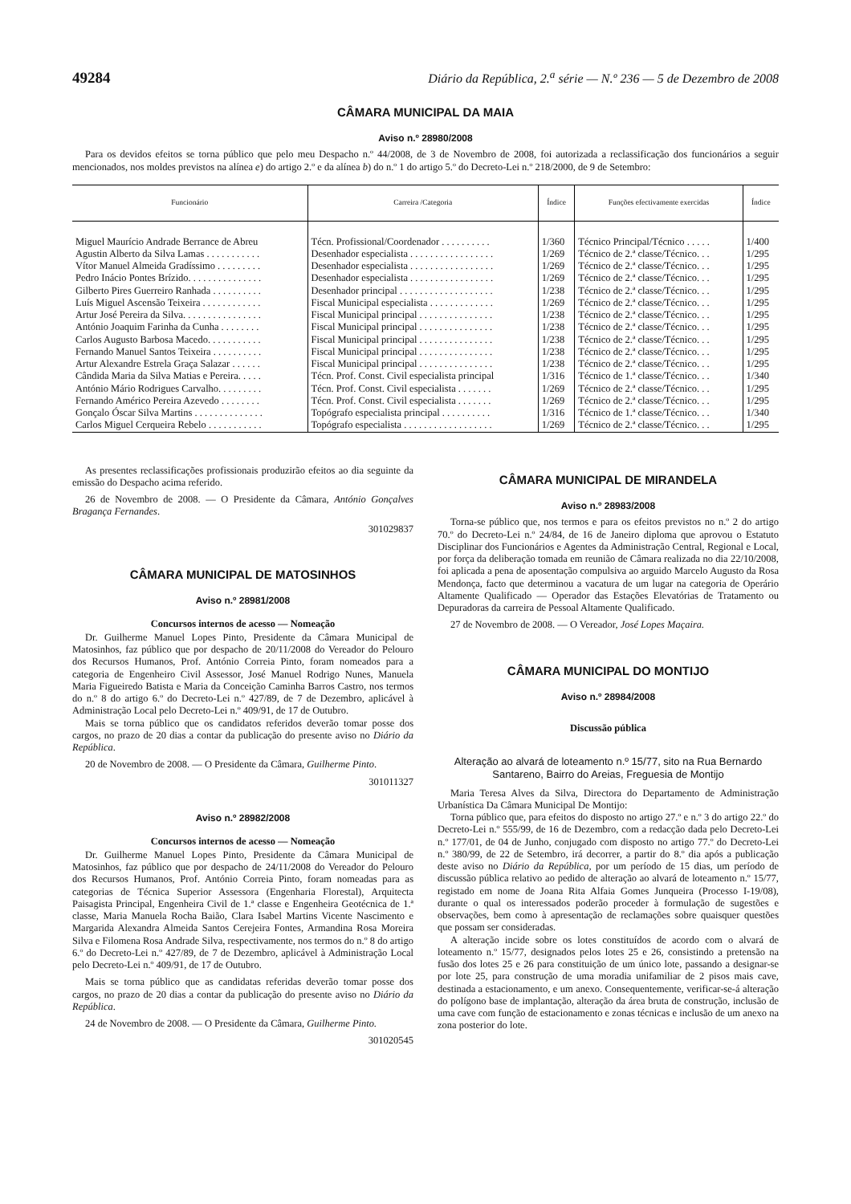49284 Diário da República, 2.<sup>a</sup> série — N.º 236 — 5 de Dezembro de 2008
CÂMARA MUNICIPAL DA MAIA
Aviso n.º 28980/2008
Para os devidos efeitos se torna público que pelo meu Despacho n.º 44/2008, de 3 de Novembro de 2008, foi autorizada a reclassificação dos funcionários a seguir mencionados, nos moldes previstos na alínea e) do artigo 2.º e da alínea b) do n.º 1 do artigo 5.º do Decreto-Lei n.º 218/2000, de 9 de Setembro:
| Funcionário | Carreira /Categoria | Índice | Funções efectivamente exercidas | Índice |
| --- | --- | --- | --- | --- |
| Miguel Maurício Andrade Berrance de Abreu | Técn. Profissional/Coordenador . . . . . . . . . . | 1/360 | Técnico Principal/Técnico . . . . . | 1/400 |
| Agustin Alberto da Silva Lamas . . . . . . . . . . . | Desenhador especialista . . . . . . . . . . . . . . . . . | 1/269 | Técnico de 2.ª classe/Técnico. . . | 1/295 |
| Vítor Manuel Almeida Gradíssimo . . . . . . . . . | Desenhador especialista . . . . . . . . . . . . . . . . . | 1/269 | Técnico de 2.ª classe/Técnico. . . | 1/295 |
| Pedro Inácio Pontes Brízido. . . . . . . . . . . . . . . | Desenhador especialista . . . . . . . . . . . . . . . . . | 1/269 | Técnico de 2.ª classe/Técnico. . . | 1/295 |
| Gilberto Pires Guerreiro Ranhada . . . . . . . . . . | Desenhador principal . . . . . . . . . . . . . . . . . . . | 1/238 | Técnico de 2.ª classe/Técnico. . . | 1/295 |
| Luís Miguel Ascensão Teixeira . . . . . . . . . . . . | Fiscal Municipal especialista . . . . . . . . . . . . . | 1/269 | Técnico de 2.ª classe/Técnico. . . | 1/295 |
| Artur José Pereira da Silva. . . . . . . . . . . . . . . . | Fiscal Municipal principal . . . . . . . . . . . . . . . | 1/238 | Técnico de 2.ª classe/Técnico. . . | 1/295 |
| António Joaquim Farinha da Cunha . . . . . . . . | Fiscal Municipal principal . . . . . . . . . . . . . . . | 1/238 | Técnico de 2.ª classe/Técnico. . . | 1/295 |
| Carlos Augusto Barbosa Macedo. . . . . . . . . . . | Fiscal Municipal principal . . . . . . . . . . . . . . . | 1/238 | Técnico de 2.ª classe/Técnico. . . | 1/295 |
| Fernando Manuel Santos Teixeira . . . . . . . . . . | Fiscal Municipal principal . . . . . . . . . . . . . . . | 1/238 | Técnico de 2.ª classe/Técnico. . . | 1/295 |
| Artur Alexandre Estrela Graça Salazar . . . . . . | Fiscal Municipal principal . . . . . . . . . . . . . . . | 1/238 | Técnico de 2.ª classe/Técnico. . . | 1/295 |
| Cândida Maria da Silva Matias e Pereira. . . . . | Técn. Prof. Const. Civil especialista principal | 1/316 | Técnico de 1.ª classe/Técnico. . . | 1/340 |
| António Mário Rodrigues Carvalho. . . . . . . . . | Técn. Prof. Const. Civil especialista . . . . . . . | 1/269 | Técnico de 2.ª classe/Técnico. . . | 1/295 |
| Fernando Américo Pereira Azevedo . . . . . . . . | Técn. Prof. Const. Civil especialista . . . . . . . | 1/269 | Técnico de 2.ª classe/Técnico. . . | 1/295 |
| Gonçalo Óscar Silva Martins . . . . . . . . . . . . . . | Topógrafo especialista principal . . . . . . . . . . | 1/316 | Técnico de 1.ª classe/Técnico. . . | 1/340 |
| Carlos Miguel Cerqueira Rebelo . . . . . . . . . . . | Topógrafo especialista . . . . . . . . . . . . . . . . . . | 1/269 | Técnico de 2.ª classe/Técnico. . . | 1/295 |
As presentes reclassificações profissionais produzirão efeitos ao dia seguinte da emissão do Despacho acima referido.
26 de Novembro de 2008. — O Presidente da Câmara, António Gonçalves Bragança Fernandes.
301029837
CÂMARA MUNICIPAL DE MATOSINHOS
Aviso n.º 28981/2008
Concursos internos de acesso — Nomeação
Dr. Guilherme Manuel Lopes Pinto, Presidente da Câmara Municipal de Matosinhos, faz público que por despacho de 20/11/2008 do Vereador do Pelouro dos Recursos Humanos, Prof. António Correia Pinto, foram nomeados para a categoria de Engenheiro Civil Assessor, José Manuel Rodrigo Nunes, Manuela Maria Figueiredo Batista e Maria da Conceição Caminha Barros Castro, nos termos do n.º 8 do artigo 6.º do Decreto-Lei n.º 427/89, de 7 de Dezembro, aplicável à Administração Local pelo Decreto-Lei n.º 409/91, de 17 de Outubro.
Mais se torna público que os candidatos referidos deverão tomar posse dos cargos, no prazo de 20 dias a contar da publicação do presente aviso no Diário da República.
20 de Novembro de 2008. — O Presidente da Câmara, Guilherme Pinto.
301011327
Aviso n.º 28982/2008
Concursos internos de acesso — Nomeação
Dr. Guilherme Manuel Lopes Pinto, Presidente da Câmara Municipal de Matosinhos, faz público que por despacho de 24/11/2008 do Vereador do Pelouro dos Recursos Humanos, Prof. António Correia Pinto, foram nomeadas para as categorias de Técnica Superior Assessora (Engenharia Florestal), Arquitecta Paisagista Principal, Engenheira Civil de 1.ª classe e Engenheira Geotécnica de 1.ª classe, Maria Manuela Rocha Baião, Clara Isabel Martins Vicente Nascimento e Margarida Alexandra Almeida Santos Cerejeira Fontes, Armandina Rosa Moreira Silva e Filomena Rosa Andrade Silva, respectivamente, nos termos do n.º 8 do artigo 6.º do Decreto-Lei n.º 427/89, de 7 de Dezembro, aplicável à Administração Local pelo Decreto-Lei n.º 409/91, de 17 de Outubro.
Mais se torna público que as candidatas referidas deverão tomar posse dos cargos, no prazo de 20 dias a contar da publicação do presente aviso no Diário da República.
24 de Novembro de 2008. — O Presidente da Câmara, Guilherme Pinto.
301020545
CÂMARA MUNICIPAL DE MIRANDELA
Aviso n.º 28983/2008
Torna-se público que, nos termos e para os efeitos previstos no n.º 2 do artigo 70.º do Decreto-Lei n.º 24/84, de 16 de Janeiro diploma que aprovou o Estatuto Disciplinar dos Funcionários e Agentes da Administração Central, Regional e Local, por força da deliberação tomada em reunião de Câmara realizada no dia 22/10/2008, foi aplicada a pena de aposentação compulsiva ao arguido Marcelo Augusto da Rosa Mendonça, facto que determinou a vacatura de um lugar na categoria de Operário Altamente Qualificado — Operador das Estações Elevatórias de Tratamento ou Depuradoras da carreira de Pessoal Altamente Qualificado.
27 de Novembro de 2008. — O Vereador, José Lopes Maçaira.
CÂMARA MUNICIPAL DO MONTIJO
Aviso n.º 28984/2008
Discussão pública
Alteração ao alvará de loteamento n.º 15/77, sito na Rua Bernardo Santareno, Bairro do Areias, Freguesia de Montijo
Maria Teresa Alves da Silva, Directora do Departamento de Administração Urbanística Da Câmara Municipal De Montijo:
Torna público que, para efeitos do disposto no artigo 27.º e n.º 3 do artigo 22.º do Decreto-Lei n.º 555/99, de 16 de Dezembro, com a redacção dada pelo Decreto-Lei n.º 177/01, de 04 de Junho, conjugado com disposto no artigo 77.º do Decreto-Lei n.º 380/99, de 22 de Setembro, irá decorrer, a partir do 8.º dia após a publicação deste aviso no Diário da República, por um período de 15 dias, um período de discussão pública relativo ao pedido de alteração ao alvará de loteamento n.º 15/77, registado em nome de Joana Rita Alfaia Gomes Junqueira (Processo I-19/08), durante o qual os interessados poderão proceder à formulação de sugestões e observações, bem como à apresentação de reclamações sobre quaisquer questões que possam ser consideradas.
A alteração incide sobre os lotes constituídos de acordo com o alvará de loteamento n.º 15/77, designados pelos lotes 25 e 26, consistindo a pretensão na fusão dos lotes 25 e 26 para constituição de um único lote, passando a designar-se por lote 25, para construção de uma moradia unifamiliar de 2 pisos mais cave, destinada a estacionamento, e um anexo. Consequentemente, verificar-se-á alteração do polígono base de implantação, alteração da área bruta de construção, inclusão de uma cave com função de estacionamento e zonas técnicas e inclusão de um anexo na zona posterior do lote.